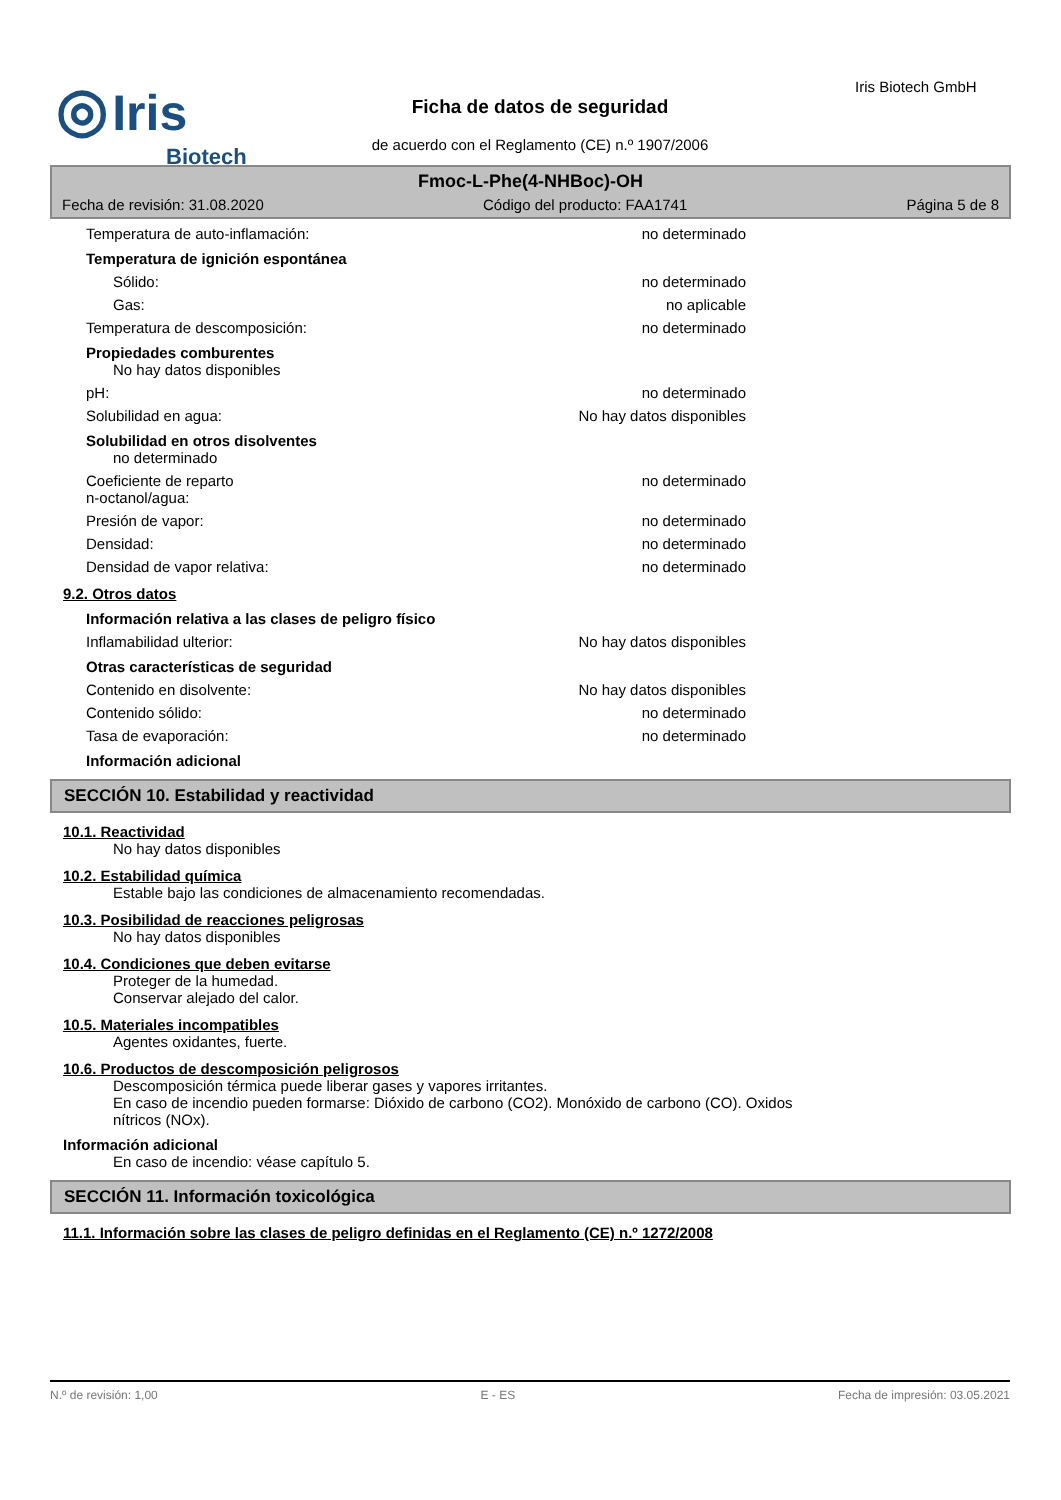◎ Iris
Biotech
Iris Biotech GmbH
Ficha de datos de seguridad
de acuerdo con el Reglamento (CE) n.º 1907/2006
Fmoc-L-Phe(4-NHBoc)-OH
Fecha de revisión: 31.08.2020 Código del producto: FAA1741 Página 5 de 8
Temperatura de auto-inflamación: no determinado
Temperatura de ignición espontánea
Sólido: no determinado
Gas: no aplicable
Temperatura de descomposición: no determinado
Propiedades comburentes
No hay datos disponibles
pH: no determinado
Solubilidad en agua: No hay datos disponibles
Solubilidad en otros disolventes
no determinado
Coeficiente de reparto
n-octanol/agua: no determinado
Presión de vapor: no determinado
Densidad: no determinado
Densidad de vapor relativa: no determinado
9.2. Otros datos
Información relativa a las clases de peligro físico
Inflamabilidad ulterior: No hay datos disponibles
Otras características de seguridad
Contenido en disolvente: No hay datos disponibles
Contenido sólido: no determinado
Tasa de evaporación: no determinado
Información adicional
SECCIÓN 10. Estabilidad y reactividad
10.1. Reactividad
No hay datos disponibles
10.2. Estabilidad química
Estable bajo las condiciones de almacenamiento recomendadas.
10.3. Posibilidad de reacciones peligrosas
No hay datos disponibles
10.4. Condiciones que deben evitarse
Proteger de la humedad.
Conservar alejado del calor.
10.5. Materiales incompatibles
Agentes oxidantes, fuerte.
10.6. Productos de descomposición peligrosos
Descomposición térmica puede liberar gases y vapores irritantes.
En caso de incendio pueden formarse: Dióxido de carbono (CO2). Monóxido de carbono (CO). Oxidos
nítricos (NOx).
Información adicional
En caso de incendio: véase capítulo 5.
SECCIÓN 11. Información toxicológica
11.1. Información sobre las clases de peligro definidas en el Reglamento (CE) n.º 1272/2008
N.º de revisión: 1,00 E - ES Fecha de impresión: 03.05.2021